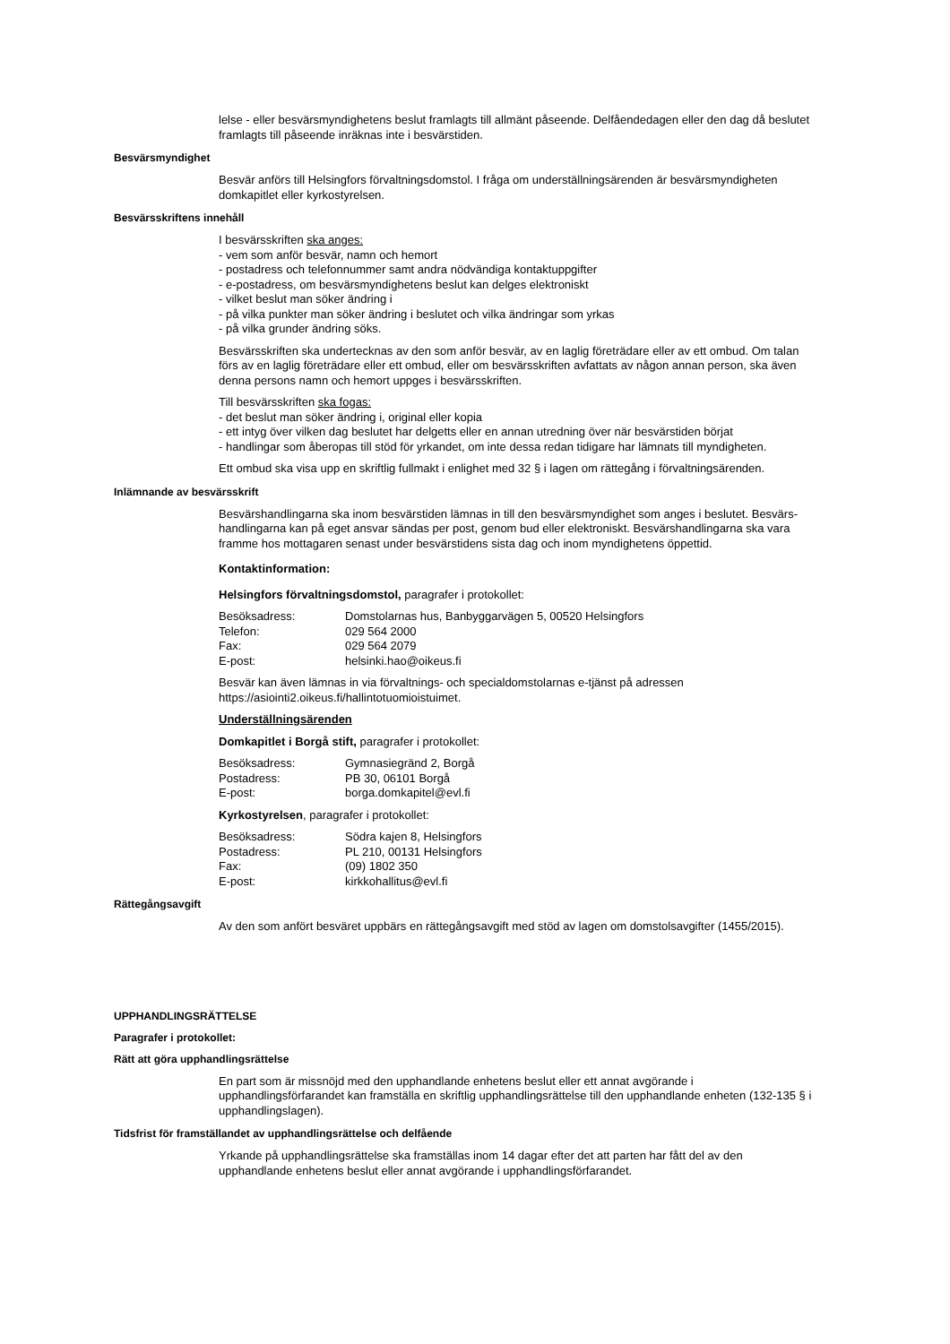lelse - eller besvärsmyndighetens beslut framlagts till allmänt påseende. Delfåendedagen eller den dag då beslutet framlagts till påseende inräknas inte i besvärstiden.
Besvärsmyndighet
Besvär anförs till Helsingfors förvaltningsdomstol. I fråga om underställningsärenden är besvärsmyndigheten domkapitlet eller kyrkostyrelsen.
Besvärsskriftens innehåll
I besvärsskriften ska anges:
- vem som anför besvär, namn och hemort
- postadress och telefonnummer samt andra nödvändiga kontaktuppgifter
- e-postadress, om besvärsmyndighetens beslut kan delges elektroniskt
- vilket beslut man söker ändring i
- på vilka punkter man söker ändring i beslutet och vilka ändringar som yrkas
- på vilka grunder ändring söks.
Besvärsskriften ska undertecknas av den som anför besvär, av en laglig företrädare eller av ett ombud. Om talan förs av en laglig företrädare eller ett ombud, eller om besvärsskriften avfattats av någon annan person, ska även denna persons namn och hemort uppges i besvärsskriften.
Till besvärsskriften ska fogas:
- det beslut man söker ändring i, original eller kopia
- ett intyg över vilken dag beslutet har delgetts eller en annan utredning över när besvärstiden börjat
- handlingar som åberopas till stöd för yrkandet, om inte dessa redan tidigare har lämnats till myndigheten.
Ett ombud ska visa upp en skriftlig fullmakt i enlighet med 32 § i lagen om rättegång i förvaltningsärenden.
Inlämnande av besvärsskrift
Besvärshandlingarna ska inom besvärstiden lämnas in till den besvärsmyndighet som anges i beslutet. Besvärs-handlingarna kan på eget ansvar sändas per post, genom bud eller elektroniskt. Besvärshandlingarna ska vara framme hos mottagaren senast under besvärstidens sista dag och inom myndighetens öppettid.
Kontaktinformation:
Helsingfors förvaltningsdomstol, paragrafer i protokollet:
Besöksadress: Domstolarnas hus, Banbyggarvägen 5, 00520 Helsingfors Telefon: 029 564 2000 Fax: 029 564 2079 E-post: helsinki.hao@oikeus.fi
Besvär kan även lämnas in via förvaltnings- och specialdomstolarnas e-tjänst på adressen https://asiointi2.oikeus.fi/hallintotuomioistuimet.
Underställningsärenden
Domkapitlet i Borgå stift, paragrafer i protokollet:
Besöksadress: Gymnasiegränd 2, Borgå Postadress: PB 30, 06101 Borgå E-post: borga.domkapitel@evl.fi
Kyrkostyrelsen, paragrafer i protokollet:
Besöksadress: Södra kajen 8, Helsingfors Postadress: PL 210, 00131 Helsingfors Fax: (09) 1802 350 E-post: kirkkohallitus@evl.fi
Rättegångsavgift
Av den som anfört besväret uppbärs en rättegångsavgift med stöd av lagen om domstolsavgifter (1455/2015).
UPPHANDLINGSRÄTTELSE
Paragrafer i protokollet:
Rätt att göra upphandlingsrättelse
En part som är missnöjd med den upphandlande enhetens beslut eller ett annat avgörande i upphandlingsförfarandet kan framställa en skriftlig upphandlingsrättelse till den upphandlande enheten (132-135 § i upphandlingslagen).
Tidsfrist för framställandet av upphandlingsrättelse och delfående
Yrkande på upphandlingsrättelse ska framställas inom 14 dagar efter det att parten har fått del av den upphandlande enhetens beslut eller annat avgörande i upphandlingsförfarandet.